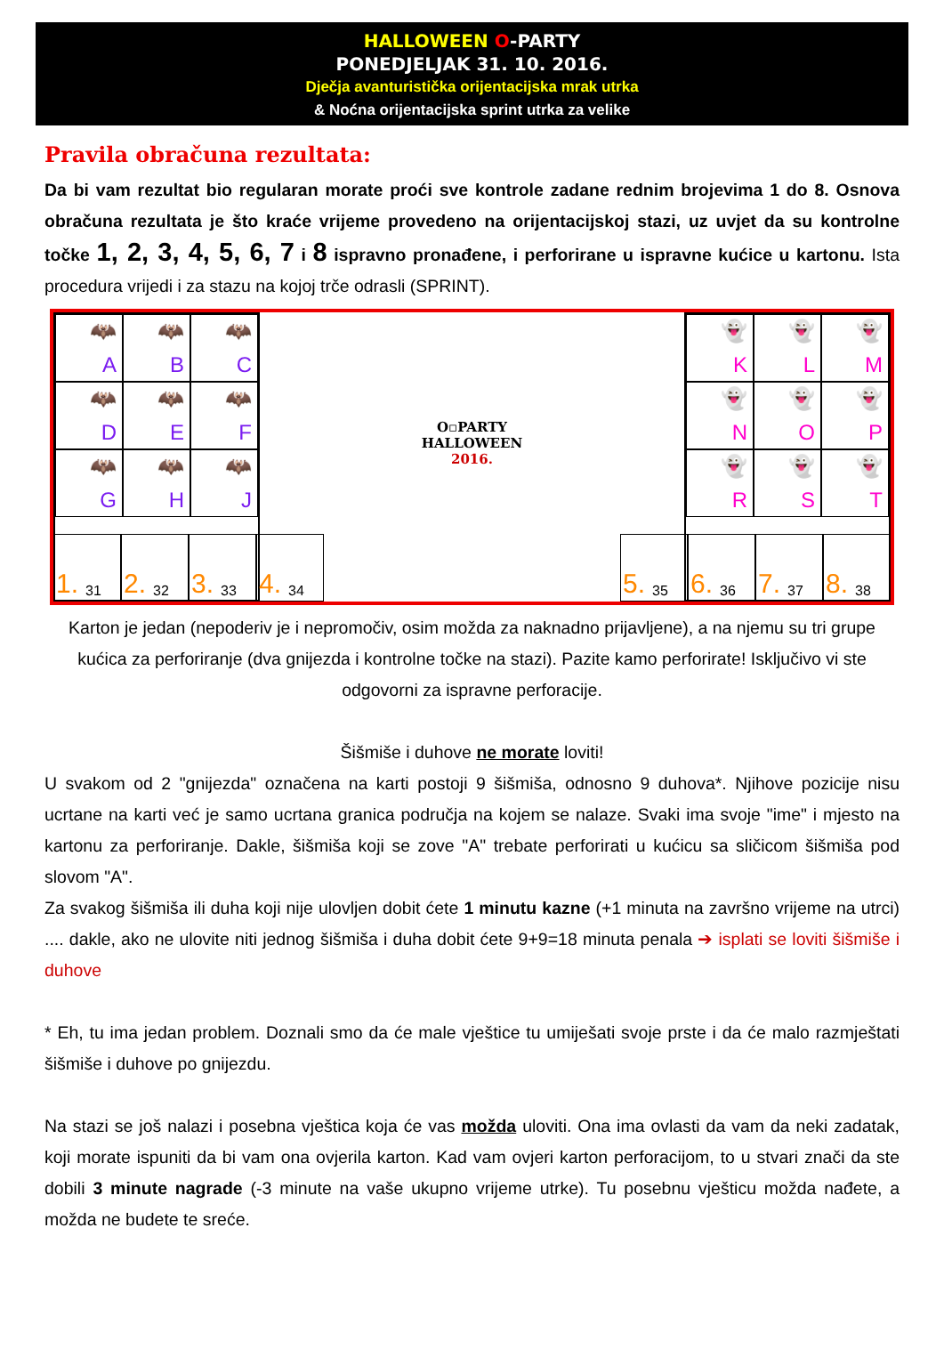HALLOWEEN O-PARTY
PONEDJELJAK 31. 10. 2016.
Dječja avanturistička orijentacijska mrak utrka
& Noćna orijentacijska sprint utrka za velike
Pravila obračuna rezultata:
Da bi vam rezultat bio regularan morate proći sve kontrole zadane rednim brojevima 1 do 8. Osnova obračuna rezultata je što kraće vrijeme provedeno na orijentacijskoj stazi, uz uvjet da su kontrolne točke 1, 2, 3, 4, 5, 6, 7 i 8 ispravno pronađene, i perforirane u ispravne kućice u kartonu. Ista procedura vrijedi i za stazu na kojoj trče odrasli (SPRINT).
🦇
A
🦇
B
🦇
C
🦇
D
🦇
E
🦇
F
🦇
G
🦇
H
🦇
J
O▫PARTY
HALLOWEEN
2016.
👻
K
👻
L
👻
M
👻
N
👻
O
👻
P
👻
R
👻
S
👻
T
1. 31 2. 32 3. 33 4. 34
5. 35 6. 36 7. 37 8. 38
Karton je jedan (nepoderiv je i nepromočiv, osim možda za naknadno prijavljene), a na njemu su tri grupe kućica za perforiranje (dva gnijezda i kontrolne točke na stazi). Pazite kamo perforirate! Isključivo vi ste odgovorni za ispravne perforacije.
Šišmiše i duhove ne morate loviti!
U svakom od 2 "gnijezda" označena na karti postoji 9 šišmiša, odnosno 9 duhova*. Njihove pozicije nisu ucrtane na karti već je samo ucrtana granica područja na kojem se nalaze. Svaki ima svoje "ime" i mjesto na kartonu za perforiranje. Dakle, šišmiša koji se zove "A" trebate perforirati u kućicu sa sličicom šišmiša pod slovom "A".
Za svakog šišmiša ili duha koji nije ulovljen dobit ćete 1 minutu kazne (+1 minuta na završno vrijeme na utrci) .... dakle, ako ne ulovite niti jednog šišmiša i duha dobit ćete 9+9=18 minuta penala ➔ isplati se loviti šišmiše i duhove
* Eh, tu ima jedan problem. Doznali smo da će male vještice tu umiješati svoje prste i da će malo razmještati šišmiše i duhove po gnijezdu.
Na stazi se još nalazi i posebna vještica koja će vas možda uloviti. Ona ima ovlasti da vam da neki zadatak, koji morate ispuniti da bi vam ona ovjerila karton. Kad vam ovjeri karton perforacijom, to u stvari znači da ste dobili 3 minute nagrade (-3 minute na vaše ukupno vrijeme utrke). Tu posebnu vješticu možda nađete, a možda ne budete te sreće.